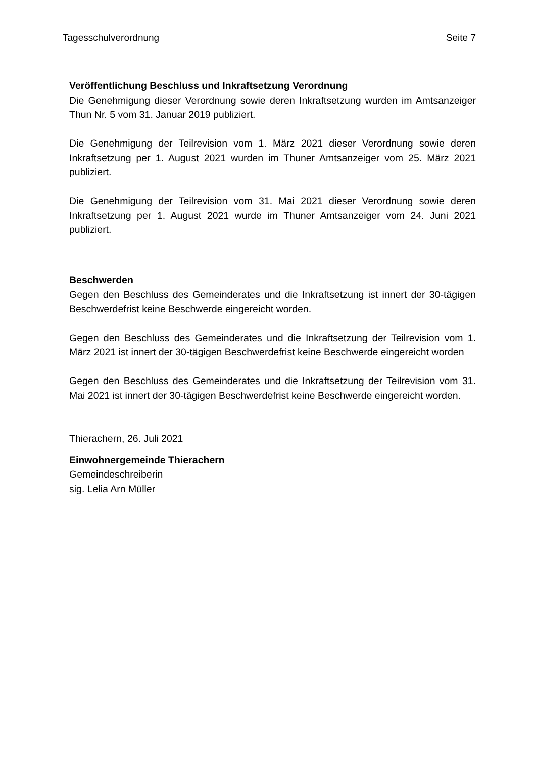Tagesschulverordnung Seite 7
Veröffentlichung Beschluss und Inkraftsetzung Verordnung
Die Genehmigung dieser Verordnung sowie deren Inkraftsetzung wurden im Amtsanzeiger Thun Nr. 5 vom 31. Januar 2019 publiziert.
Die Genehmigung der Teilrevision vom 1. März 2021 dieser Verordnung sowie deren Inkraftsetzung per 1. August 2021 wurden im Thuner Amtsanzeiger vom 25. März 2021 publiziert.
Die Genehmigung der Teilrevision vom 31. Mai 2021 dieser Verordnung sowie deren Inkraftsetzung per 1. August 2021 wurde im Thuner Amtsanzeiger vom 24. Juni 2021 publiziert.
Beschwerden
Gegen den Beschluss des Gemeinderates und die Inkraftsetzung ist innert der 30-tägigen Beschwerdefrist keine Beschwerde eingereicht worden.
Gegen den Beschluss des Gemeinderates und die Inkraftsetzung der Teilrevision vom 1. März 2021 ist innert der 30-tägigen Beschwerdefrist keine Beschwerde eingereicht worden
Gegen den Beschluss des Gemeinderates und die Inkraftsetzung der Teilrevision vom 31. Mai 2021 ist innert der 30-tägigen Beschwerdefrist keine Beschwerde eingereicht worden.
Thierachern, 26. Juli 2021
Einwohnergemeinde Thierachern
Gemeindeschreiberin
sig. Lelia Arn Müller